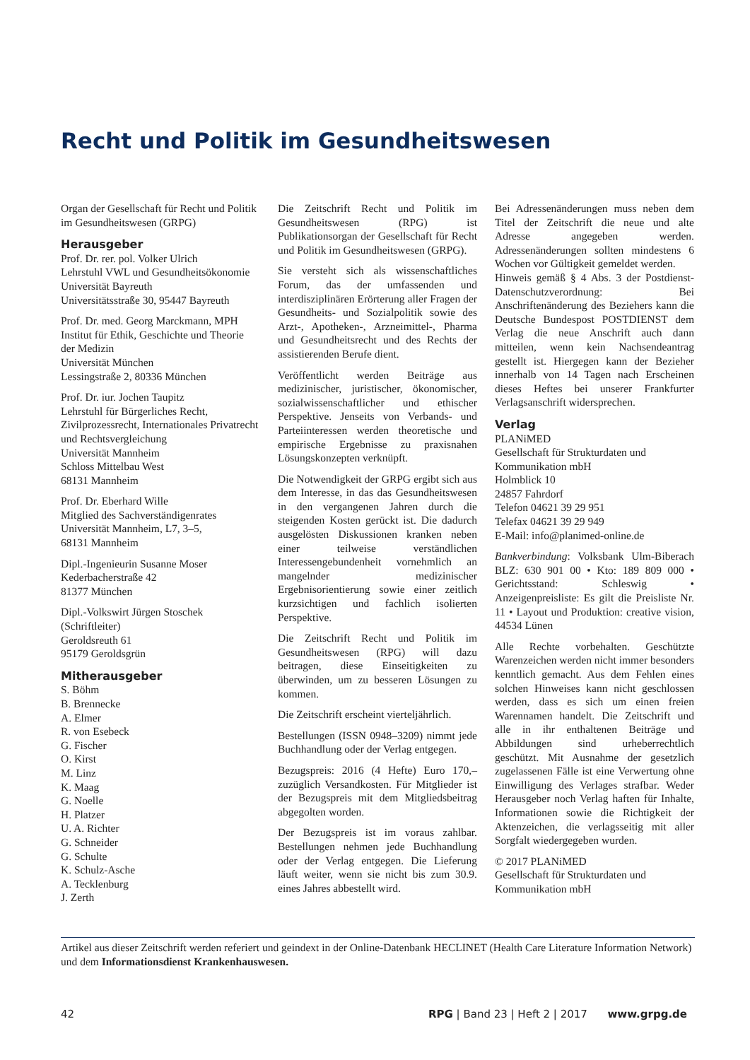Recht und Politik im Gesundheitswesen
Organ der Gesellschaft für Recht und Politik im Gesundheitswesen (GRPG)
Herausgeber
Prof. Dr. rer. pol. Volker Ulrich
Lehrstuhl VWL und Gesundheitsökonomie
Universität Bayreuth
Universitätsstraße 30, 95447 Bayreuth
Prof. Dr. med. Georg Marckmann, MPH
Institut für Ethik, Geschichte und Theorie der Medizin
Universität München
Lessingstraße 2, 80336 München
Prof. Dr. iur. Jochen Taupitz
Lehrstuhl für Bürgerliches Recht, Zivilprozessrecht, Internationales Privatrecht und Rechtsvergleichung
Universität Mannheim
Schloss Mittelbau West
68131 Mannheim
Prof. Dr. Eberhard Wille
Mitglied des Sachverständigenrates
Universität Mannheim, L7, 3–5,
68131 Mannheim
Dipl.-Ingenieurin Susanne Moser
Kederbacherstraße 42
81377 München
Dipl.-Volkswirt Jürgen Stoschek
(Schriftleiter)
Geroldsreuth 61
95179 Geroldsgrün
Mitherausgeber
S. Böhm
B. Brennecke
A. Elmer
R. von Esebeck
G. Fischer
O. Kirst
M. Linz
K. Maag
G. Noelle
H. Platzer
U. A. Richter
G. Schneider
G. Schulte
K. Schulz-Asche
A. Tecklenburg
J. Zerth
Die Zeitschrift Recht und Politik im Gesundheitswesen (RPG) ist Publikationsorgan der Gesellschaft für Recht und Politik im Gesundheitswesen (GRPG).
Sie versteht sich als wissenschaftliches Forum, das der umfassenden und interdisziplinären Erörterung aller Fragen der Gesundheits- und Sozialpolitik sowie des Arzt-, Apotheken-, Arzneimittel-, Pharma und Gesundheitsrecht und des Rechts der assistierenden Berufe dient.
Veröffentlicht werden Beiträge aus medizinischer, juristischer, ökonomischer, sozialwissenschaftlicher und ethischer Perspektive. Jenseits von Verbands- und Parteiinteressen werden theoretische und empirische Ergebnisse zu praxisnahen Lösungskonzepten verknüpft.
Die Notwendigkeit der GRPG ergibt sich aus dem Interesse, in das das Gesundheitswesen in den vergangenen Jahren durch die steigenden Kosten gerückt ist. Die dadurch ausgelösten Diskussionen kranken neben einer teilweise verständlichen Interessengebundenheit vornehmlich an mangelnder medizinischer Ergebnisorientierung sowie einer zeitlich kurzsichtigen und fachlich isolierten Perspektive.
Die Zeitschrift Recht und Politik im Gesundheitswesen (RPG) will dazu beitragen, diese Einseitigkeiten zu überwinden, um zu besseren Lösungen zu kommen.
Die Zeitschrift erscheint vierteljährlich.
Bestellungen (ISSN 0948–3209) nimmt jede Buchhandlung oder der Verlag entgegen.
Bezugspreis: 2016 (4 Hefte) Euro 170,– zuzüglich Versandkosten. Für Mitglieder ist der Bezugspreis mit dem Mitgliedsbeitrag abgegolten worden.
Der Bezugspreis ist im voraus zahlbar. Bestellungen nehmen jede Buchhandlung oder der Verlag entgegen. Die Lieferung läuft weiter, wenn sie nicht bis zum 30.9. eines Jahres abbestellt wird.
Bei Adressenänderungen muss neben dem Titel der Zeitschrift die neue und alte Adresse angegeben werden. Adressenänderungen sollten mindestens 6 Wochen vor Gültigkeit gemeldet werden.
Hinweis gemäß § 4 Abs. 3 der Postdienst-Datenschutzverordnung: Bei Anschriftenänderung des Beziehers kann die Deutsche Bundespost POSTDIENST dem Verlag die neue Anschrift auch dann mitteilen, wenn kein Nachsendeantrag gestellt ist. Hiergegen kann der Bezieher innerhalb von 14 Tagen nach Erscheinen dieses Heftes bei unserer Frankfurter Verlagsanschrift widersprechen.
Verlag
PLANiMED
Gesellschaft für Strukturdaten und Kommunikation mbH
Holmblick 10
24857 Fahrdorf
Telefon 04621 39 29 951
Telefax 04621 39 29 949
E-Mail: info@planimed-online.de
Bankverbindung: Volksbank Ulm-Biberach BLZ: 630 901 00 • Kto: 189 809 000 • Gerichtsstand: Schleswig • Anzeigenpreisliste: Es gilt die Preisliste Nr. 11 • Layout und Produktion: creative vision, 44534 Lünen
Alle Rechte vorbehalten. Geschützte Warenzeichen werden nicht immer besonders kenntlich gemacht. Aus dem Fehlen eines solchen Hinweises kann nicht geschlossen werden, dass es sich um einen freien Warennamen handelt. Die Zeitschrift und alle in ihr enthaltenen Beiträge und Abbildungen sind urheberrechtlich geschützt. Mit Ausnahme der gesetzlich zugelassenen Fälle ist eine Verwertung ohne Einwilligung des Verlages strafbar. Weder Herausgeber noch Verlag haften für Inhalte, Informationen sowie die Richtigkeit der Aktenzeichen, die verlagsseitig mit aller Sorgfalt wiedergegeben wurden.
© 2017 PLANiMED
Gesellschaft für Strukturdaten und Kommunikation mbH
Artikel aus dieser Zeitschrift werden referiert und geindext in der Online-Datenbank HECLINET (Health Care Literature Information Network) und dem Informationsdienst Krankenhauswesen.
42 RPG | Band 23 | Heft 2 | 2017 www.grpg.de